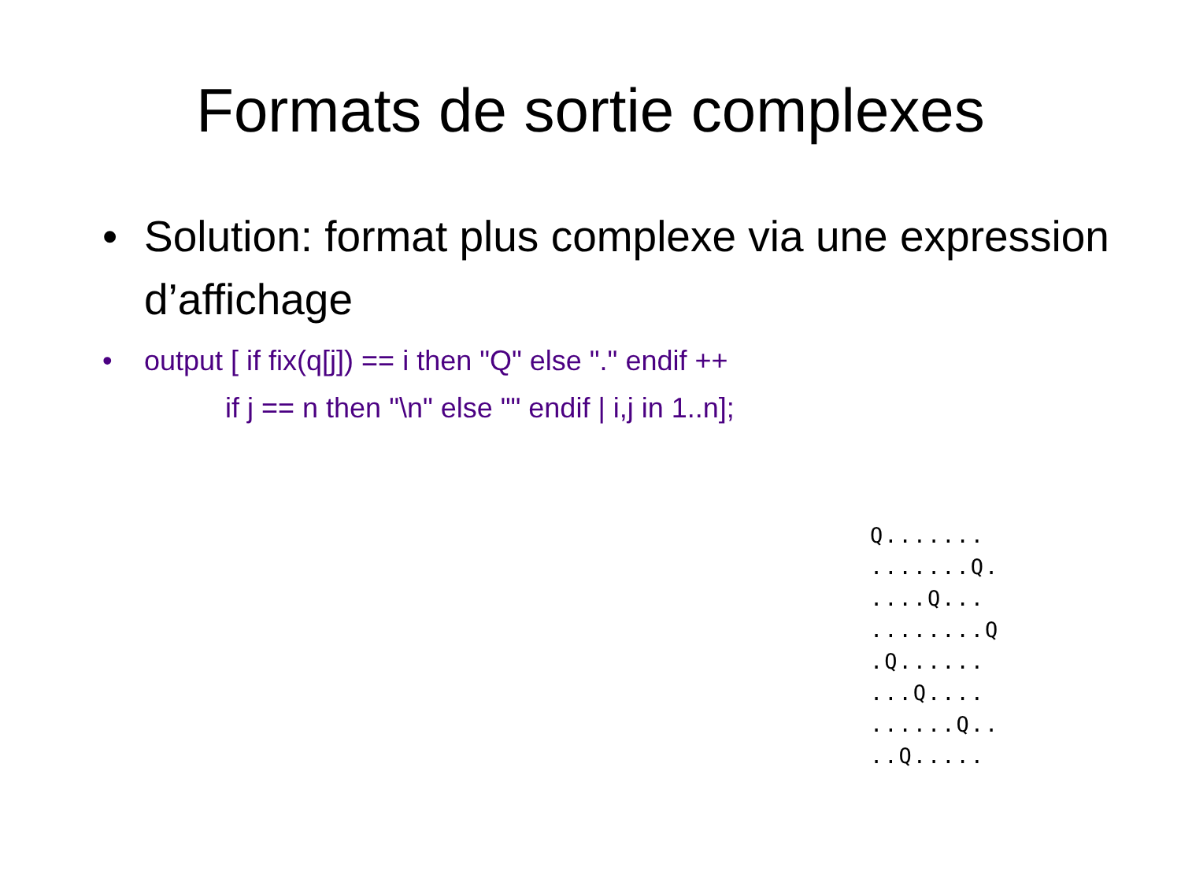Formats de sortie complexes
• Solution: format plus complexe via une expression d’affichage
• output [ if fix(q[j]) == i then "Q" else "." endif ++
if j == n then "\n" else "" endif | i,j in 1..n];
Q.......
.......Q.
....Q...
........Q
.Q......
...Q....
......Q..
..Q.....